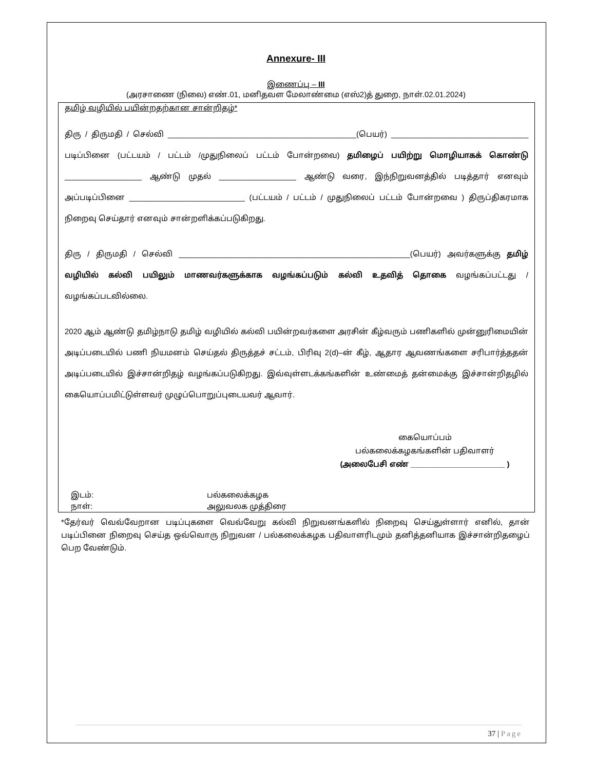Annexure- III
இணைப்பு – III
(அரசாணை (நிலை) எண்.01, மனிதவள மேலாண்மை (எஸ்2)த் துறை, நாள்.02.01.2024)
தமிழ் வழியில் பயின்றதற்கான சான்றிதழ்*
திரு / திருமதி / செல்வி ____________________________________________(பெயர்) ________________________________ படிப்பினை (பட்டயம் / பட்டம் /முதுநிலைப் பட்டம் போன்றவை) தமிழைப் பயிற்று மொழியாகக் கொண்டு __________________ ஆண்டு முதல் __________________ ஆண்டு வரை, இந்நிறுவனத்தில் படித்தார் எனவும் அப்படிப்பினை ___________________________ (பட்டயம் / பட்டம் / முதுநிலைப் பட்டம் போன்றவை ) திருப்திகரமாக நிறைவு செய்தார் எனவும் சான்றளிக்கப்படுகிறது.
திரு / திருமதி / செல்வி ______________________________________________________(பெயர்) அவர்களுக்கு தமிழ் வழியில் கல்வி பயிலும் மாணவர்களுக்காக வழங்கப்படும் கல்வி உதவித் தொகை வழங்கப்பட்டது / வழங்கப்படவில்லை.
2020 ஆம் ஆண்டு தமிழ்நாடு தமிழ் வழியில் கல்வி பயின்றவர்களை அரசின் கீழ்வரும் பணிகளில் முன்னுரிமையின் அடிப்படையில் பணி நியமனம் செய்தல் திருத்தச் சட்டம், பிரிவு 2(d)–ன் கீழ், ஆதார ஆவணங்களை சரிபார்த்ததன் அடிப்படையில் இச்சான்றிதழ் வழங்கப்படுகிறது. இவ்வுள்ளடக்கங்களின் உண்மைத் தன்மைக்கு இச்சான்றிதழில் கையொப்பமிட்டுள்ளவர் முழுப்பொறுப்புடையவர் ஆவார்.
கையொப்பம்
பல்கலைக்கழகங்களின் பதிவாளர்
(அலைபேசி எண் ______________________ )
இடம்:
நாள்:
பல்கலைக்கழக
அலுவலக முத்திரை
*தேர்வர் வெவ்வேறான படிப்புகளை வெவ்வேறு கல்வி நிறுவனங்களில் நிறைவு செய்துள்ளார் எனில், தான் படிப்பினை நிறைவு செய்த ஒவ்வொரு நிறுவன / பல்கலைக்கழக பதிவாளரிடமும் தனித்தனியாக இச்சான்றிதழைப் பெற வேண்டும்.
37 | Page